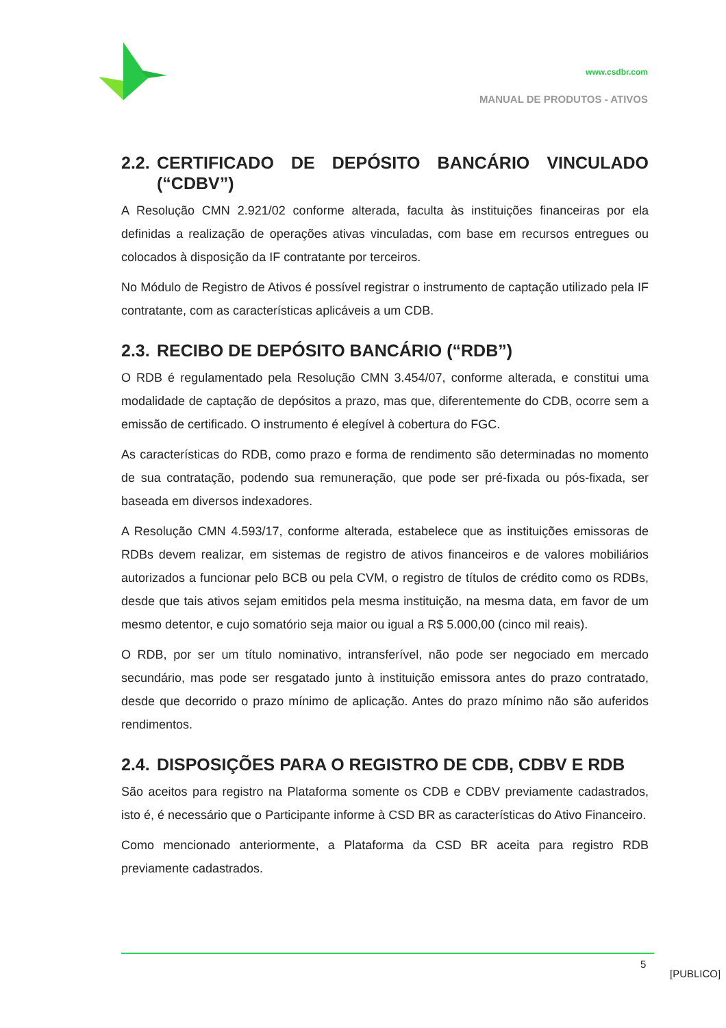www.csdbr.com
MANUAL DE PRODUTOS - ATIVOS
2.2. CERTIFICADO DE DEPÓSITO BANCÁRIO VINCULADO (“CDBV”)
A Resolução CMN 2.921/02 conforme alterada, faculta às instituições financeiras por ela definidas a realização de operações ativas vinculadas, com base em recursos entregues ou colocados à disposição da IF contratante por terceiros.
No Módulo de Registro de Ativos é possível registrar o instrumento de captação utilizado pela IF contratante, com as características aplicáveis a um CDB.
2.3. RECIBO DE DEPÓSITO BANCÁRIO (“RDB”)
O RDB é regulamentado pela Resolução CMN 3.454/07, conforme alterada, e constitui uma modalidade de captação de depósitos a prazo, mas que, diferentemente do CDB, ocorre sem a emissão de certificado. O instrumento é elegível à cobertura do FGC.
As características do RDB, como prazo e forma de rendimento são determinadas no momento de sua contratação, podendo sua remuneração, que pode ser pré-fixada ou pós-fixada, ser baseada em diversos indexadores.
A Resolução CMN 4.593/17, conforme alterada, estabelece que as instituições emissoras de RDBs devem realizar, em sistemas de registro de ativos financeiros e de valores mobiliários autorizados a funcionar pelo BCB ou pela CVM, o registro de títulos de crédito como os RDBs, desde que tais ativos sejam emitidos pela mesma instituição, na mesma data, em favor de um mesmo detentor, e cujo somatório seja maior ou igual a R$ 5.000,00 (cinco mil reais).
O RDB, por ser um título nominativo, intransferível, não pode ser negociado em mercado secundário, mas pode ser resgatado junto à instituição emissora antes do prazo contratado, desde que decorrido o prazo mínimo de aplicação. Antes do prazo mínimo não são auferidos rendimentos.
2.4. DISPOSIÇÕES PARA O REGISTRO DE CDB, CDBV E RDB
São aceitos para registro na Plataforma somente os CDB e CDBV previamente cadastrados, isto é, é necessário que o Participante informe à CSD BR as características do Ativo Financeiro.
Como mencionado anteriormente, a Plataforma da CSD BR aceita para registro RDB previamente cadastrados.
5
[PUBLICO]